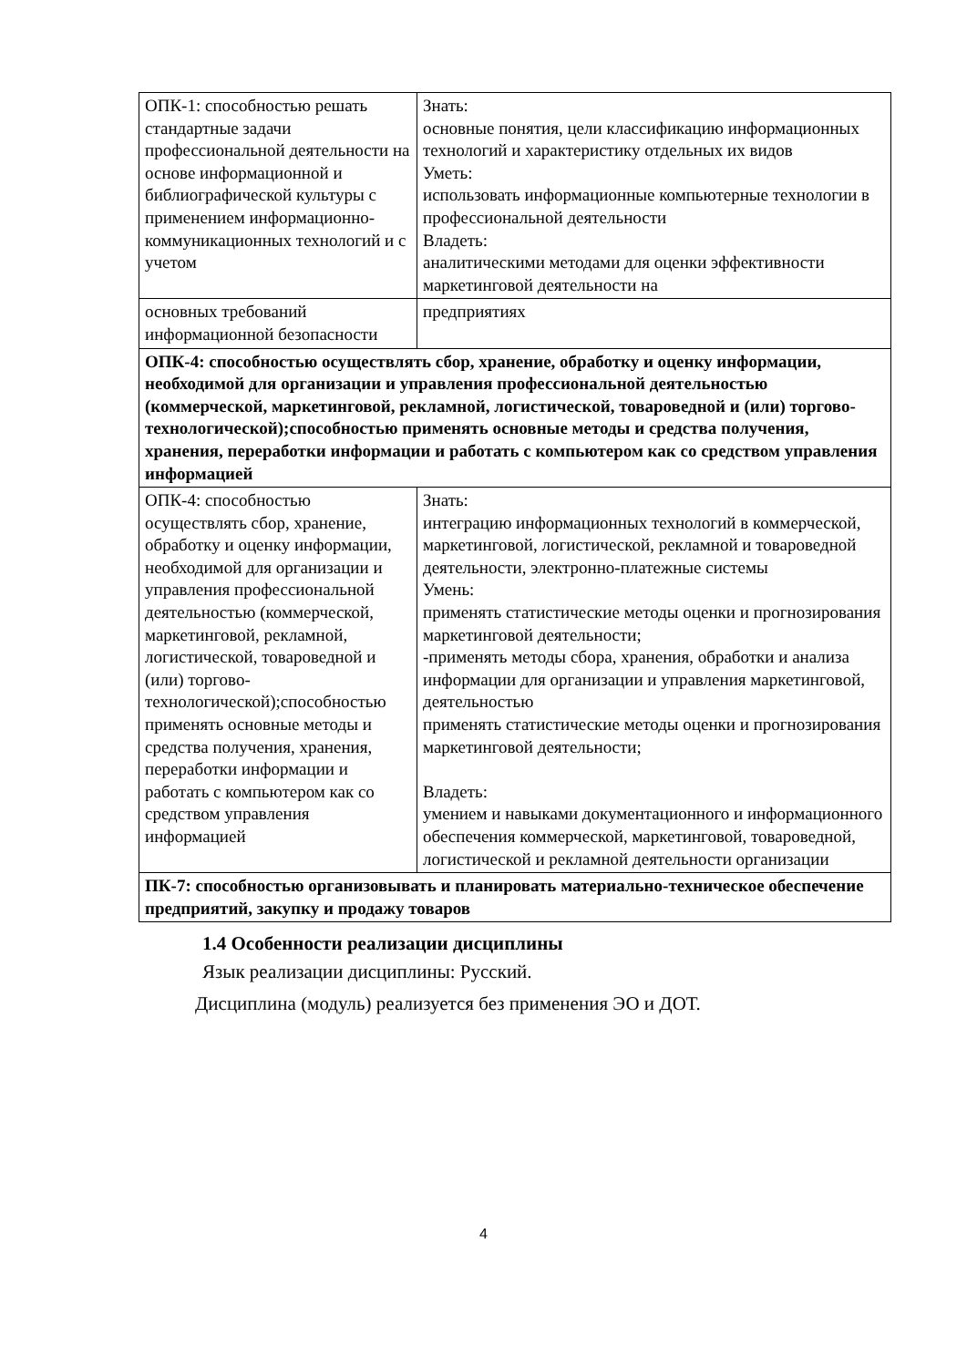| ОПК-1: способностью решать стандартные задачи профессиональной деятельности на основе информационной и библиографической культуры с применением информационно-коммуникационных технологий и с учетом | Знать: основные понятия, цели классификацию информационных технологий и характеристику отдельных их видов Уметь: использовать информационные компьютерные технологии в профессиональной деятельности Владеть: аналитическими методами для оценки эффективности маркетинговой деятельности на |
| основных требований информационной безопасности | предприятиях |
| ОПК-4: способностью осуществлять сбор, хранение, обработку и оценку информации, необходимой для организации и управления профессиональной деятельностью (коммерческой, маркетинговой, рекламной, логистической, товароведной и (или) торгово-технологической);способностью применять основные методы и средства получения, хранения, переработки информации и работать с компьютером как со средством управления информацией | |
| ОПК-4: способностью осуществлять сбор, хранение, обработку и оценку информации, необходимой для организации и управления профессиональной деятельностью (коммерческой, маркетинговой, рекламной, логистической, товароведной и (или) торгово-технологической);способностью применять основные методы и средства получения, хранения, переработки информации и работать с компьютером как со средством управления информацией | Знать: интеграцию информационных технологий в коммерческой, маркетинговой, логистической, рекламной и товароведной деятельности, электронно-платежные системы Умень: применять статистические методы оценки и прогнозирования маркетинговой деятельности; -применять методы сбора, хранения, обработки и анализа информации для организации и управления маркетинговой, деятельностью применять статистические методы оценки и прогнозирования маркетинговой деятельности; Владеть: умением и навыками документационного и информационного обеспечения коммерческой, маркетинговой, товароведной, логистической и рекламной деятельности организации |
| ПК-7: способностью организовывать и планировать материально-техническое обеспечение предприятий, закупку и продажу товаров | |
1.4 Особенности реализации дисциплины
Язык реализации дисциплины: Русский.
Дисциплина (модуль) реализуется без применения ЭО и ДОТ.
4